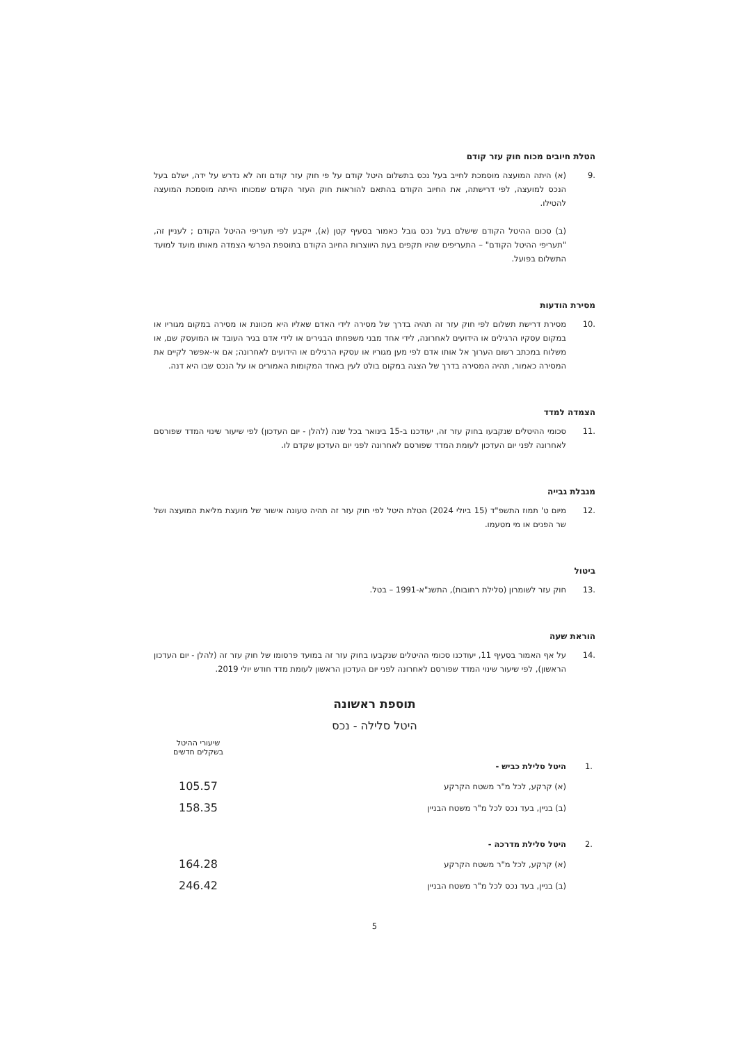הטלת חיובים מכוח חוק עזר קודם
.9 (א) היתה המועצה מוסמכת לחייב בעל נכס בתשלום היטל קודם על פי חוק עזר קודם וזה לא נדרש על ידה, ישלם בעל הנכס למועצה, לפי דרישתה, את החיוב הקודם בהתאם להוראות חוק העזר הקודם שמכוחו הייתה מוסמכת המועצה להטילו.
(ב) סכום ההיטל הקודם שישלם בעל נכס גובל כאמור בסעיף קטן (א), ייקבע לפי תעריפי ההיטל הקודם ; לעניין זה, "תעריפי ההיטל הקודם" – התעריפים שהיו תקפים בעת היווצרות החיוב הקודם בתוספת הפרשי הצמדה מאותו מועד למועד התשלום בפועל.
מסירת הודעות
.10 מסירת דרישת תשלום לפי חוק עזר זה תהיה בדרך של מסירה לידי האדם שאליו היא מכוונת או מסירה במקום מגוריו או במקום עסקיו הרגילים או הידועים לאחרונה, לידי אחד מבני משפחתו הבגירים או לידי אדם בגיר העובד או המועסק שם, או משלוח במכתב רשום הערוך אל אותו אדם לפי מען מגוריו או עסקיו הרגילים או הידועים לאחרונה; אם אי-אפשר לקיים את המסירה כאמור, תהיה המסירה בדרך של הצגה במקום בולט לעין באחד המקומות האמורים או על הנכס שבו היא דנה.
הצמדה למדד
.11 סכומי ההיטלים שנקבעו בחוק עזר זה, יעודכנו ב-15 בינואר בכל שנה (להלן - יום העדכון) לפי שיעור שינוי המדד שפורסם לאחרונה לפני יום העדכון לעומת המדד שפורסם לאחרונה לפני יום העדכון שקדם לו.
מגבלת גבייה
.12 מיום ט' תמוז התשפ"ד (15 ביולי 2024) הטלת היטל לפי חוק עזר זה תהיה טעונה אישור של מועצת מליאת המועצה ושל שר הפנים או מי מטעמו.
ביטול
.13 חוק עזר לשומרון (סלילת רחובות), התשנ"א-1991 – בטל.
הוראת שעה
.14 על אף האמור בסעיף 11, יעודכנו סכומי ההיטלים שנקבעו בחוק עזר זה במועד פרסומו של חוק עזר זה (להלן - יום העדכון הראשון), לפי שיעור שינוי המדד שפורסם לאחרונה לפני יום העדכון הראשון לעומת מדד חודש יולי 2019.
תוספת ראשונה
היטל סלילה - נכס
| | | שיעורי ההיטל בשקלים חדשים |
| .1 | היטל סלילת כביש - | |
| | (א) קרקע, לכל מ"ר משטח הקרקע | 105.57 |
| | (ב) בניין, בעד נכס לכל מ"ר משטח הבניין | 158.35 |
| .2 | היטל סלילת מדרכה - | |
| | (א) קרקע, לכל מ"ר משטח הקרקע | 164.28 |
| | (ב) בניין, בעד נכס לכל מ"ר משטח הבניין | 246.42 |
5